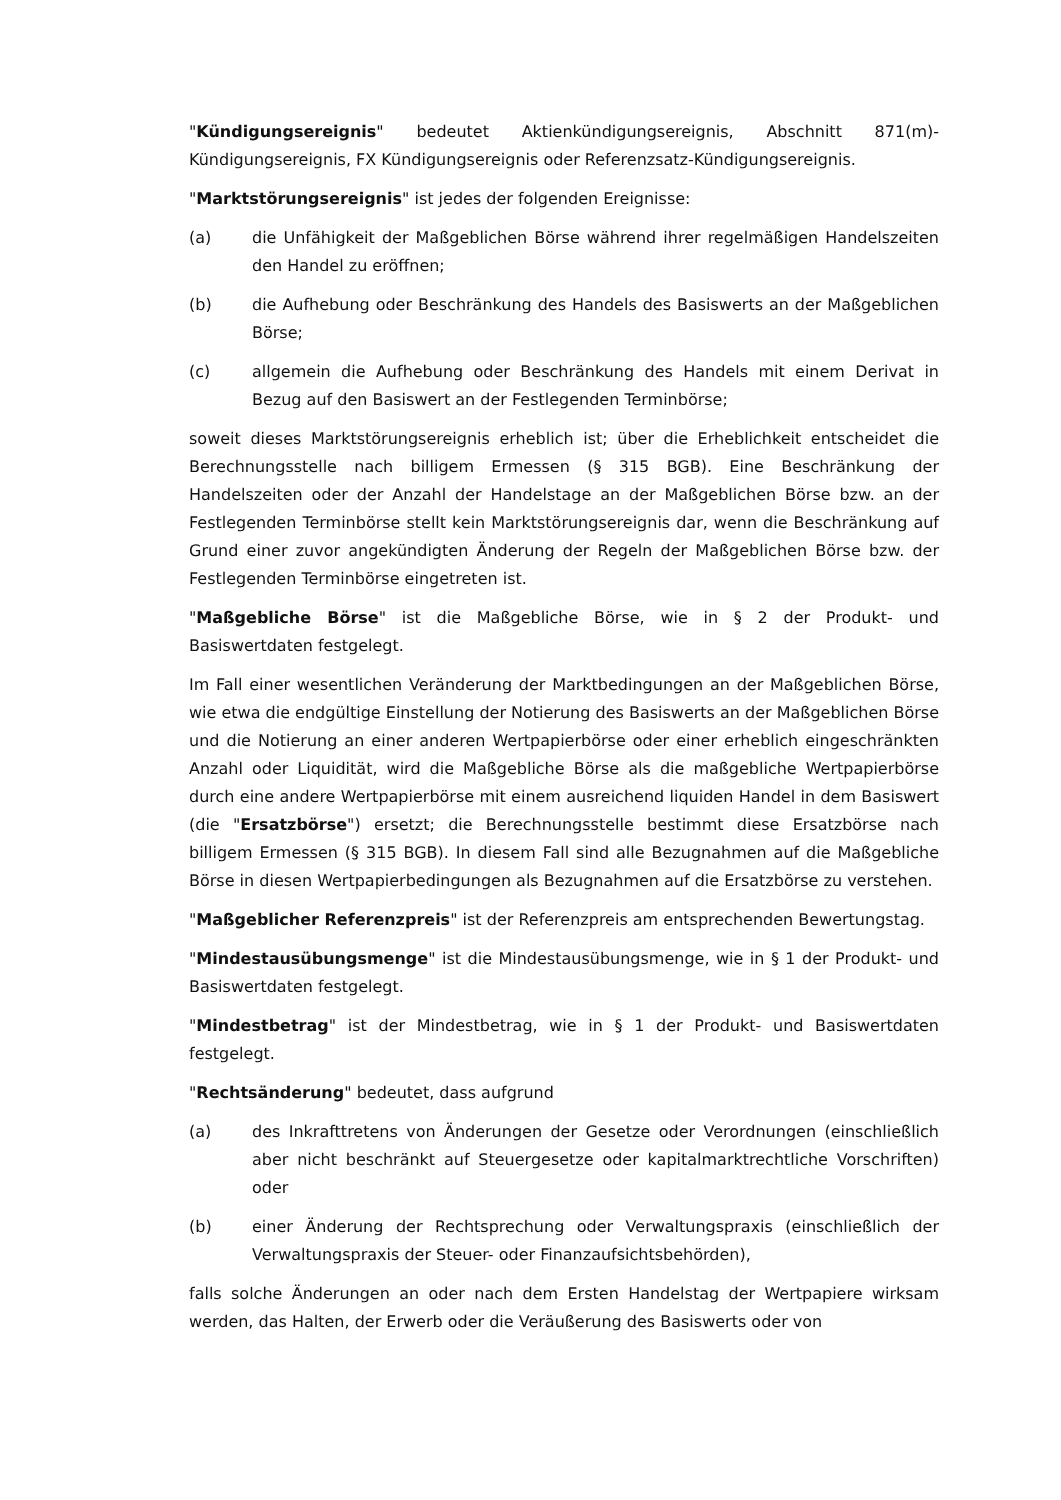"Kündigungsereignis" bedeutet Aktienkündigungsereignis, Abschnitt 871(m)-Kündigungsereignis, FX Kündigungsereignis oder Referenzsatz-Kündigungsereignis.
"Marktstörungsereignis" ist jedes der folgenden Ereignisse:
(a) die Unfähigkeit der Maßgeblichen Börse während ihrer regelmäßigen Handelszeiten den Handel zu eröffnen;
(b) die Aufhebung oder Beschränkung des Handels des Basiswerts an der Maßgeblichen Börse;
(c) allgemein die Aufhebung oder Beschränkung des Handels mit einem Derivat in Bezug auf den Basiswert an der Festlegenden Terminbörse;
soweit dieses Marktstörungsereignis erheblich ist; über die Erheblichkeit entscheidet die Berechnungsstelle nach billigem Ermessen (§ 315 BGB). Eine Beschränkung der Handelszeiten oder der Anzahl der Handelstage an der Maßgeblichen Börse bzw. an der Festlegenden Terminbörse stellt kein Marktstörungsereignis dar, wenn die Beschränkung auf Grund einer zuvor angekündigten Änderung der Regeln der Maßgeblichen Börse bzw. der Festlegenden Terminbörse eingetreten ist.
"Maßgebliche Börse" ist die Maßgebliche Börse, wie in § 2 der Produkt- und Basiswertdaten festgelegt.
Im Fall einer wesentlichen Veränderung der Marktbedingungen an der Maßgeblichen Börse, wie etwa die endgültige Einstellung der Notierung des Basiswerts an der Maßgeblichen Börse und die Notierung an einer anderen Wertpapierbörse oder einer erheblich eingeschränkten Anzahl oder Liquidität, wird die Maßgebliche Börse als die maßgebliche Wertpapierbörse durch eine andere Wertpapierbörse mit einem ausreichend liquiden Handel in dem Basiswert (die "Ersatzbörse") ersetzt; die Berechnungsstelle bestimmt diese Ersatzbörse nach billigem Ermessen (§ 315 BGB). In diesem Fall sind alle Bezugnahmen auf die Maßgebliche Börse in diesen Wertpapierbedingungen als Bezugnahmen auf die Ersatzbörse zu verstehen.
"Maßgeblicher Referenzpreis" ist der Referenzpreis am entsprechenden Bewertungstag.
"Mindestausübungsmenge" ist die Mindestausübungsmenge, wie in § 1 der Produkt- und Basiswertdaten festgelegt.
"Mindestbetrag" ist der Mindestbetrag, wie in § 1 der Produkt- und Basiswertdaten festgelegt.
"Rechtsänderung" bedeutet, dass aufgrund
(a) des Inkrafttretens von Änderungen der Gesetze oder Verordnungen (einschließlich aber nicht beschränkt auf Steuergesetze oder kapitalmarktrechtliche Vorschriften) oder
(b) einer Änderung der Rechtsprechung oder Verwaltungspraxis (einschließlich der Verwaltungspraxis der Steuer- oder Finanzaufsichtsbehörden),
falls solche Änderungen an oder nach dem Ersten Handelstag der Wertpapiere wirksam werden, das Halten, der Erwerb oder die Veräußerung des Basiswerts oder von